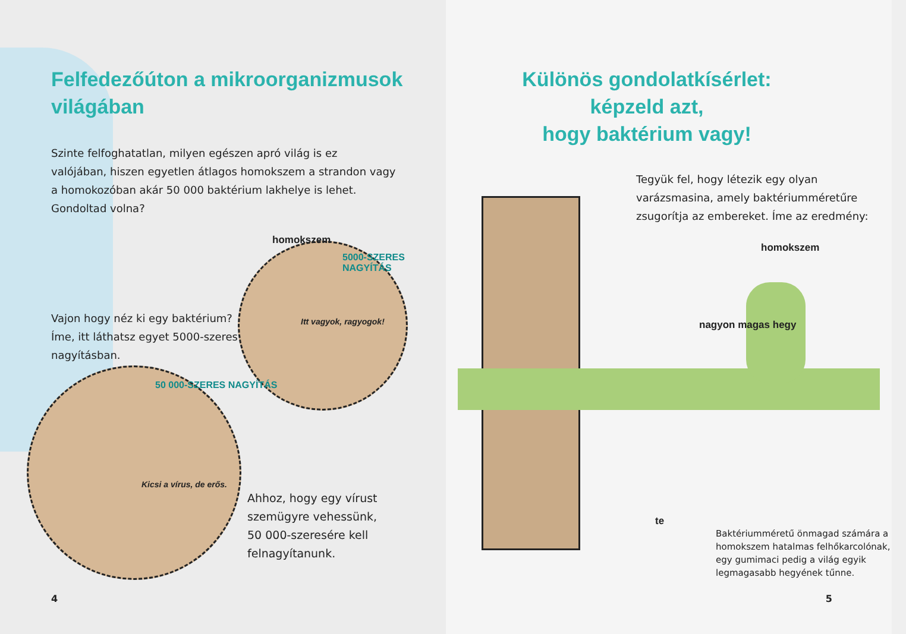Felfedezőúton a mikroorganizmusok
világában
Szinte felfoghatatlan, milyen egészen apró világ is ez valójában, hiszen egyetlen átlagos homokszem a strandon vagy a homokozóban akár 50 000 baktérium lakhelye is lehet. Gondoltad volna?
homokszem
5000-SZERES NAGYÍTÁS
Vajon hogy néz ki egy baktérium? Íme, itt láthatsz egyet 5000-szeres nagyításban.
Itt vagyok, ragyogok!
50 000-SZERES NAGYÍTÁS
Kicsi a vírus, de erős.
Ahhoz, hogy egy vírust szemügyre vehessünk, 50 000-szeresére kell felnagyítanunk.
4
Különös gondolatkísérlet: képzeld azt,
hogy baktérium vagy!
Tegyük fel, hogy létezik egy olyan varázsmasina, amely baktériumméretűre zsugorítja az embereket. Íme az eredmény:
homokszem
nagyon magas hegy
te
Baktériumméretű önmagad számára a homokszem hatalmas felhőkarcolónak, egy gumimaci pedig a világ egyik legmagasabb hegyének tűnne.
5